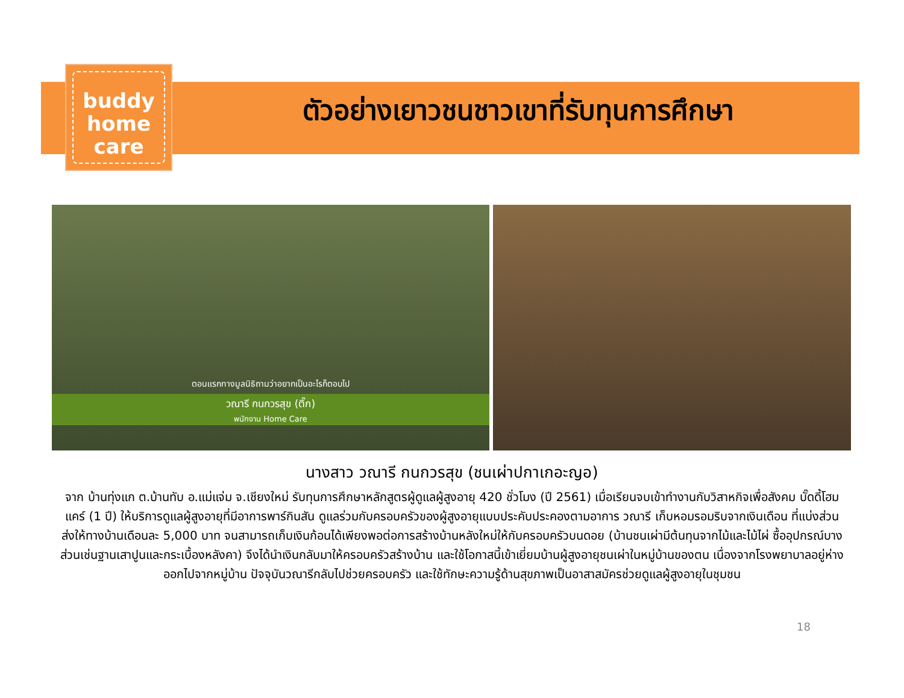buddy
home
care
ตัวอย่างเยาวชนชาวเขาที่รับทุนการศึกษา
ตอนแรกทางมูลนิธิถามว่าอยากเป็นอะไรก็ตอบไป
วณารี กนกวรสุข (ติ๊ก)
พนักงาน Home Care
นางสาว วณารี กนกวรสุข (ชนเผ่าปกาเกอะญอ)
จาก บ้านทุ่งแก ต.บ้านทับ อ.แม่แจ่ม จ.เชียงใหม่ รับทุนการศึกษาหลักสูตรผู้ดูแลผู้สูงอายุ 420 ชั่วโมง (ปี 2561) เมื่อเรียนจบเข้าทำงานกับวิสาหกิจเพื่อสังคม บั๊ดดี้โฮมแคร์ (1 ปี) ให้บริการดูแลผู้สูงอายุที่มีอาการพาร์กินสัน ดูแลร่วมกับครอบครัวของผู้สูงอายุแบบประคับประคองตามอาการ วณารี เก็บหอมรอมริบจากเงินเดือน ที่แบ่งส่วนส่งให้ทางบ้านเดือนละ 5,000 บาท จนสามารถเก็บเงินก้อนได้เพียงพอต่อการสร้างบ้านหลังใหม่ให้กับครอบครัวบนดอย (บ้านชนเผ่ามีต้นทุนจากไม้และไม้ไผ่ ซื้ออุปกรณ์บางส่วนเช่นฐานเสาปูนและกระเบื้องหลังคา) จึงได้นำเงินกลับมาให้ครอบครัวสร้างบ้าน และใช้โอกาสนี้เข้าเยี่ยมบ้านผู้สูงอายุชนเผ่าในหมู่บ้านของตน เนื่องจากโรงพยาบาลอยู่ห่างออกไปจากหมู่บ้าน ปัจจุบันวณารีกลับไปช่วยครอบครัว และใช้ทักษะความรู้ด้านสุขภาพเป็นอาสาสมัครช่วยดูแลผู้สูงอายุในชุมชน
18